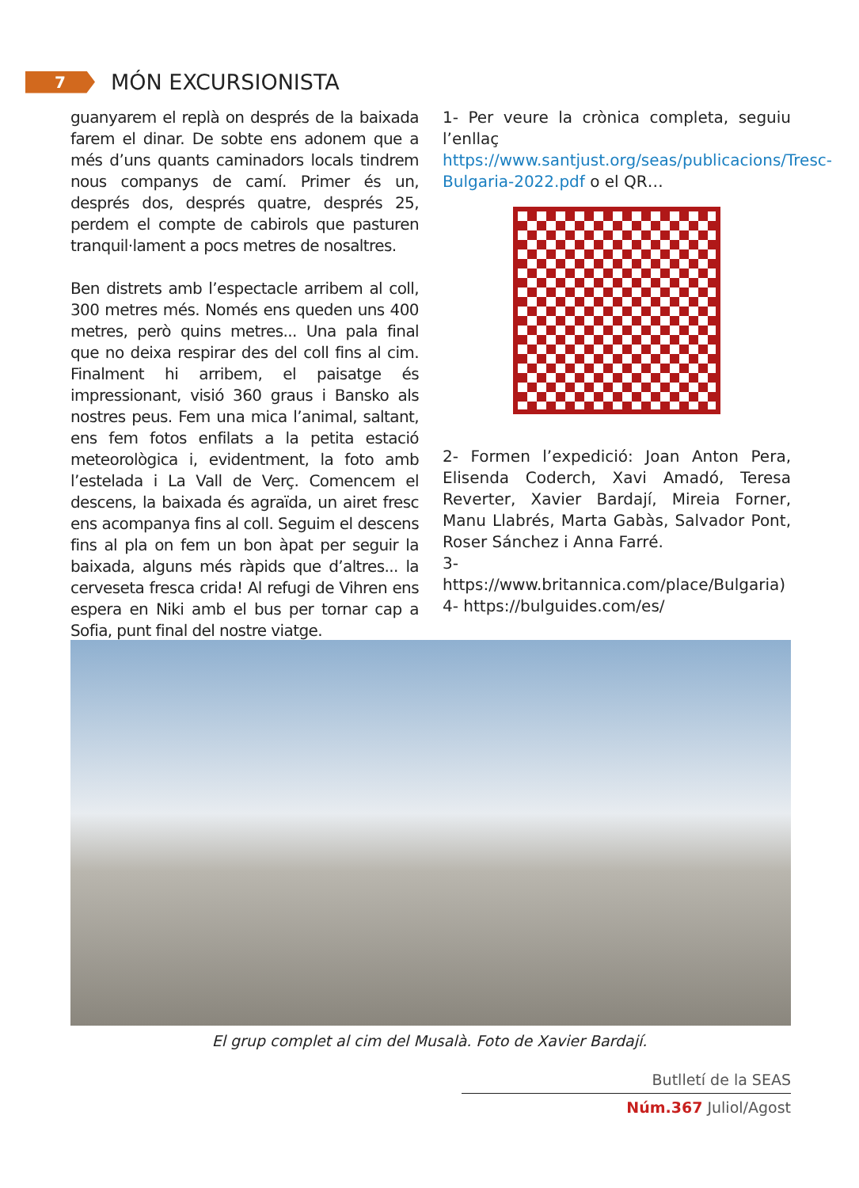7
MÓN EXCURSIONISTA
guanyarem el replà on després de la baixada farem el dinar. De sobte ens adonem que a més d’uns quants caminadors locals tindrem nous companys de camí. Primer és un, després dos, després quatre, després 25, perdem el compte de cabirols que pasturen tranquil·lament a pocs metres de nosaltres.
Ben distrets amb l’espectacle arribem al coll, 300 metres més. Només ens queden uns 400 metres, però quins metres... Una pala final que no deixa respirar des del coll fins al cim. Finalment hi arribem, el paisatge és impressionant, visió 360 graus i Bansko als nostres peus. Fem una mica l’animal, saltant, ens fem fotos enfilats a la petita estació meteorològica i, evidentment, la foto amb l’estelada i La Vall de Verç. Comencem el descens, la baixada és agraïda, un airet fresc ens acompanya fins al coll. Seguim el descens fins al pla on fem un bon àpat per seguir la baixada, alguns més ràpids que d’altres... la cerveseta fresca crida! Al refugi de Vihren ens espera en Niki amb el bus per tornar cap a Sofia, punt final del nostre viatge.
1- Per veure la crònica completa, seguiu l’enllaç https://www.santjust.org/seas/publicacions/Tresc-Bulgaria-2022.pdf o el QR…
2- Formen l’expedició: Joan Anton Pera, Elisenda Coderch, Xavi Amadó, Teresa Reverter, Xavier Bardají, Mireia Forner, Manu Llabrés, Marta Gabàs, Salvador Pont, Roser Sánchez i Anna Farré.
3- https://www.britannica.com/place/Bulgaria)
4- https://bulguides.com/es/
El grup complet al cim del Musalà. Foto de Xavier Bardají.
Butlletí de la SEAS
Núm.367 Juliol/Agost